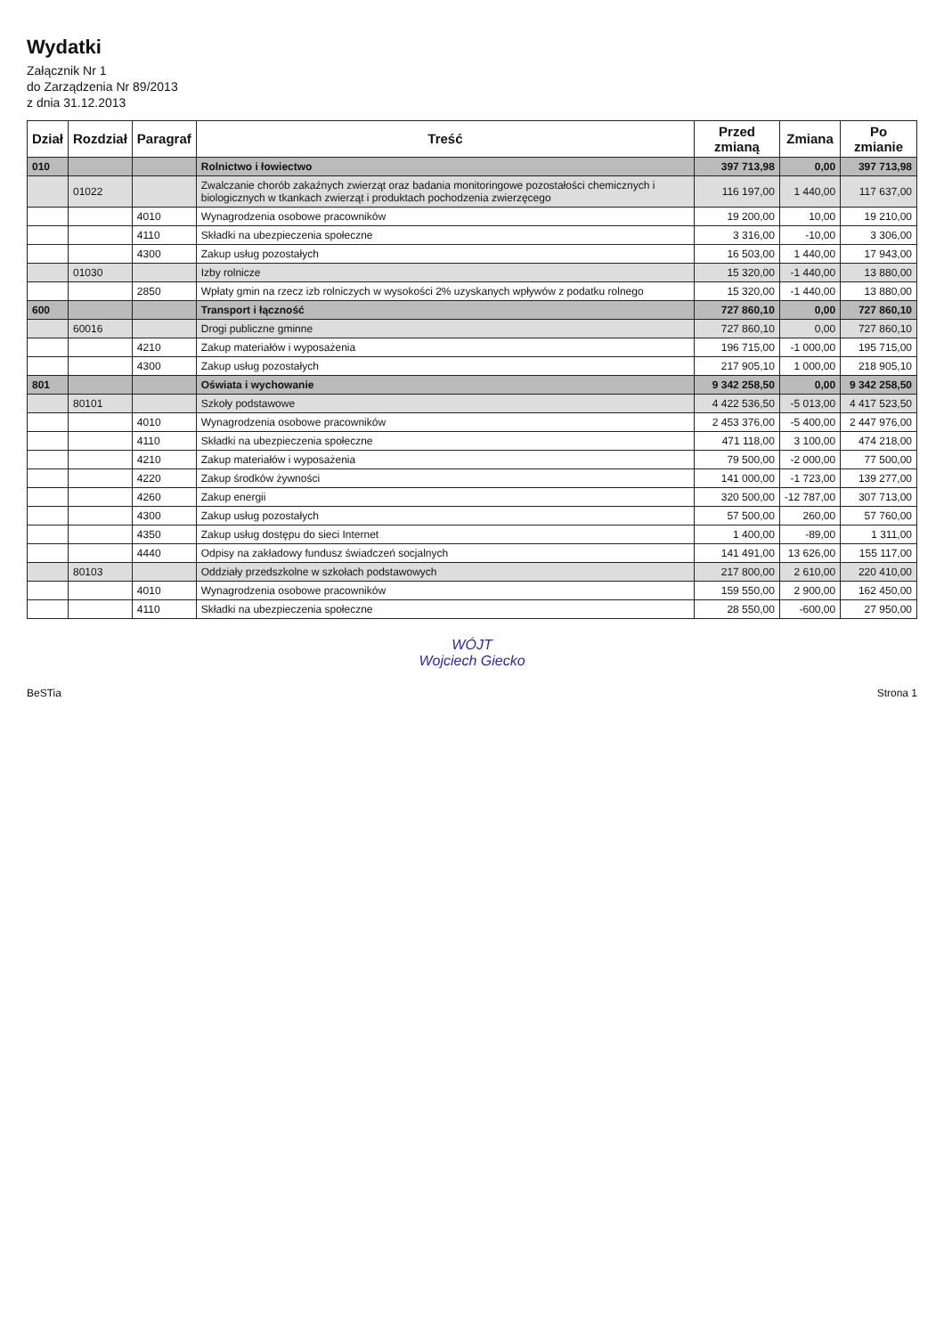Wydatki
Załącznik Nr 1
do Zarządzenia Nr 89/2013
z dnia 31.12.2013
| Dział | Rozdział | Paragraf | Treść | Przed zmianą | Zmiana | Po zmianie |
| --- | --- | --- | --- | --- | --- | --- |
| 010 | | | Rolnictwo i łowiectwo | 397 713,98 | 0,00 | 397 713,98 |
| | 01022 | | Zwalczanie chorób zakaźnych zwierząt oraz badania monitoringowe pozostałości chemicznych i biologicznych w tkankach zwierząt i produktach pochodzenia zwierzęcego | 116 197,00 | 1 440,00 | 117 637,00 |
| | | 4010 | Wynagrodzenia osobowe pracowników | 19 200,00 | 10,00 | 19 210,00 |
| | | 4110 | Składki na ubezpieczenia społeczne | 3 316,00 | -10,00 | 3 306,00 |
| | | 4300 | Zakup usług pozostałych | 16 503,00 | 1 440,00 | 17 943,00 |
| | 01030 | | Izby rolnicze | 15 320,00 | -1 440,00 | 13 880,00 |
| | | 2850 | Wpłaty gmin na rzecz izb rolniczych w wysokości 2% uzyskanych wpływów z podatku rolnego | 15 320,00 | -1 440,00 | 13 880,00 |
| 600 | | | Transport i łączność | 727 860,10 | 0,00 | 727 860,10 |
| | 60016 | | Drogi publiczne gminne | 727 860,10 | 0,00 | 727 860,10 |
| | | 4210 | Zakup materiałów i wyposażenia | 196 715,00 | -1 000,00 | 195 715,00 |
| | | 4300 | Zakup usług pozostałych | 217 905,10 | 1 000,00 | 218 905,10 |
| 801 | | | Oświata i wychowanie | 9 342 258,50 | 0,00 | 9 342 258,50 |
| | 80101 | | Szkoły podstawowe | 4 422 536,50 | -5 013,00 | 4 417 523,50 |
| | | 4010 | Wynagrodzenia osobowe pracowników | 2 453 376,00 | -5 400,00 | 2 447 976,00 |
| | | 4110 | Składki na ubezpieczenia społeczne | 471 118,00 | 3 100,00 | 474 218,00 |
| | | 4210 | Zakup materiałów i wyposażenia | 79 500,00 | -2 000,00 | 77 500,00 |
| | | 4220 | Zakup środków żywności | 141 000,00 | -1 723,00 | 139 277,00 |
| | | 4260 | Zakup energii | 320 500,00 | -12 787,00 | 307 713,00 |
| | | 4300 | Zakup usług pozostałych | 57 500,00 | 260,00 | 57 760,00 |
| | | 4350 | Zakup usług dostępu do sieci Internet | 1 400,00 | -89,00 | 1 311,00 |
| | | 4440 | Odpisy na zakładowy fundusz świadczeń socjalnych | 141 491,00 | 13 626,00 | 155 117,00 |
| | 80103 | | Oddziały przedszkolne w szkołach podstawowych | 217 800,00 | 2 610,00 | 220 410,00 |
| | | 4010 | Wynagrodzenia osobowe pracowników | 159 550,00 | 2 900,00 | 162 450,00 |
| | | 4110 | Składki na ubezpieczenia społeczne | 28 550,00 | -600,00 | 27 950,00 |
WÓJT
Wojciech Giecko
BeSTia Strona 1